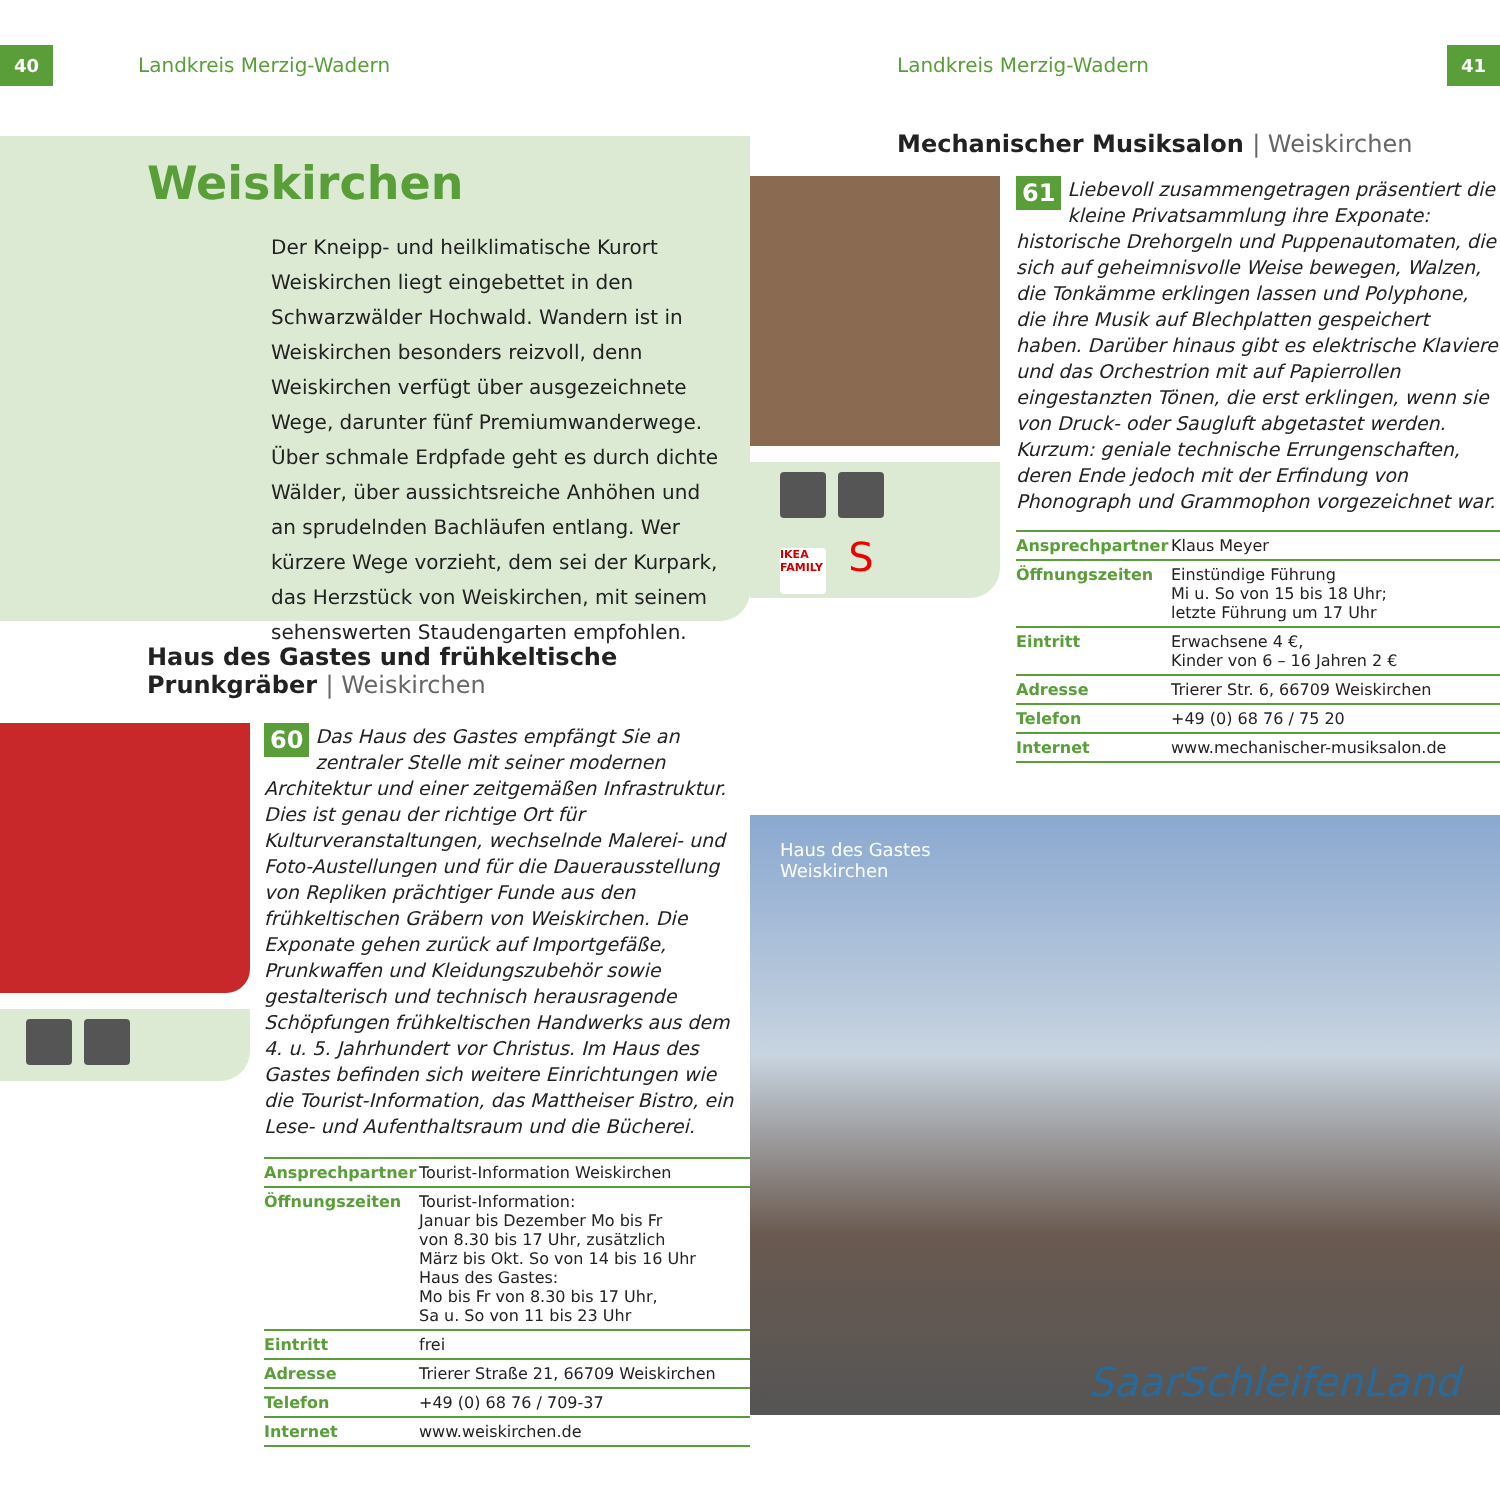40 Landkreis Merzig-Wadern
Weiskirchen
Der Kneipp- und heilklimatische Kurort Weiskirchen liegt eingebettet in den Schwarzwälder Hochwald. Wandern ist in Weiskirchen besonders reizvoll, denn Weiskirchen verfügt über ausgezeichnete Wege, darunter fünf Premiumwanderwege. Über schmale Erdpfade geht es durch dichte Wälder, über aussichtsreiche Anhöhen und an sprudelnden Bachläufen entlang. Wer kürzere Wege vorzieht, dem sei der Kurpark, das Herzstück von Weiskirchen, mit seinem sehenswerten Staudengarten empfohlen.
Haus des Gastes und frühkeltische Prunkgräber | Weiskirchen
60 Das Haus des Gastes empfängt Sie an zentraler Stelle mit seiner modernen Architektur und einer zeitgemäßen Infrastruktur. Dies ist genau der richtige Ort für Kulturveranstaltungen, wechselnde Malerei- und Foto-Austellungen und für die Dauerausstellung von Repliken prächtiger Funde aus den frühkeltischen Gräbern von Weiskirchen. Die Exponate gehen zurück auf Importgefäße, Prunkwaffen und Kleidungszubehör sowie gestalterisch und technisch herausragende Schöpfungen frühkeltischen Handwerks aus dem 4. u. 5. Jahrhundert vor Christus. Im Haus des Gastes befinden sich weitere Einrichtungen wie die Tourist-Information, das Mattheiser Bistro, ein Lese- und Aufenthaltsraum und die Bücherei.
| Ansprechpartner | Tourist-Information Weiskirchen |
| Öffnungszeiten | Tourist-Information: Januar bis Dezember Mo bis Fr von 8.30 bis 17 Uhr, zusätzlich März bis Okt. So von 14 bis 16 Uhr Haus des Gastes: Mo bis Fr von 8.30 bis 17 Uhr, Sa u. So von 11 bis 23 Uhr |
| Eintritt | frei |
| Adresse | Trierer Straße 21, 66709 Weiskirchen |
| Telefon | +49 (0) 68 76 / 709-37 |
| Internet | www.weiskirchen.de |
Landkreis Merzig-Wadern 41
Mechanischer Musiksalon | Weiskirchen
IKEA FAMILY S
61 Liebevoll zusammengetragen präsentiert die kleine Privatsammlung ihre Exponate: historische Drehorgeln und Puppenautomaten, die sich auf geheimnisvolle Weise bewegen, Walzen, die Tonkämme erklingen lassen und Polyphone, die ihre Musik auf Blechplatten gespeichert haben. Darüber hinaus gibt es elektrische Klaviere und das Orchestrion mit auf Papierrollen eingestanzten Tönen, die erst erklingen, wenn sie von Druck- oder Saugluft abgetastet werden. Kurzum: geniale technische Errungenschaften, deren Ende jedoch mit der Erfindung von Phonograph und Grammophon vorgezeichnet war.
| Ansprechpartner | Klaus Meyer |
| Öffnungszeiten | Einstündige Führung Mi u. So von 15 bis 18 Uhr; letzte Führung um 17 Uhr |
| Eintritt | Erwachsene 4 €, Kinder von 6 – 16 Jahren 2 € |
| Adresse | Trierer Str. 6, 66709 Weiskirchen |
| Telefon | +49 (0) 68 76 / 75 20 |
| Internet | www.mechanischer-musiksalon.de |
Haus des Gastes
Weiskirchen
SaarSchleifenLand